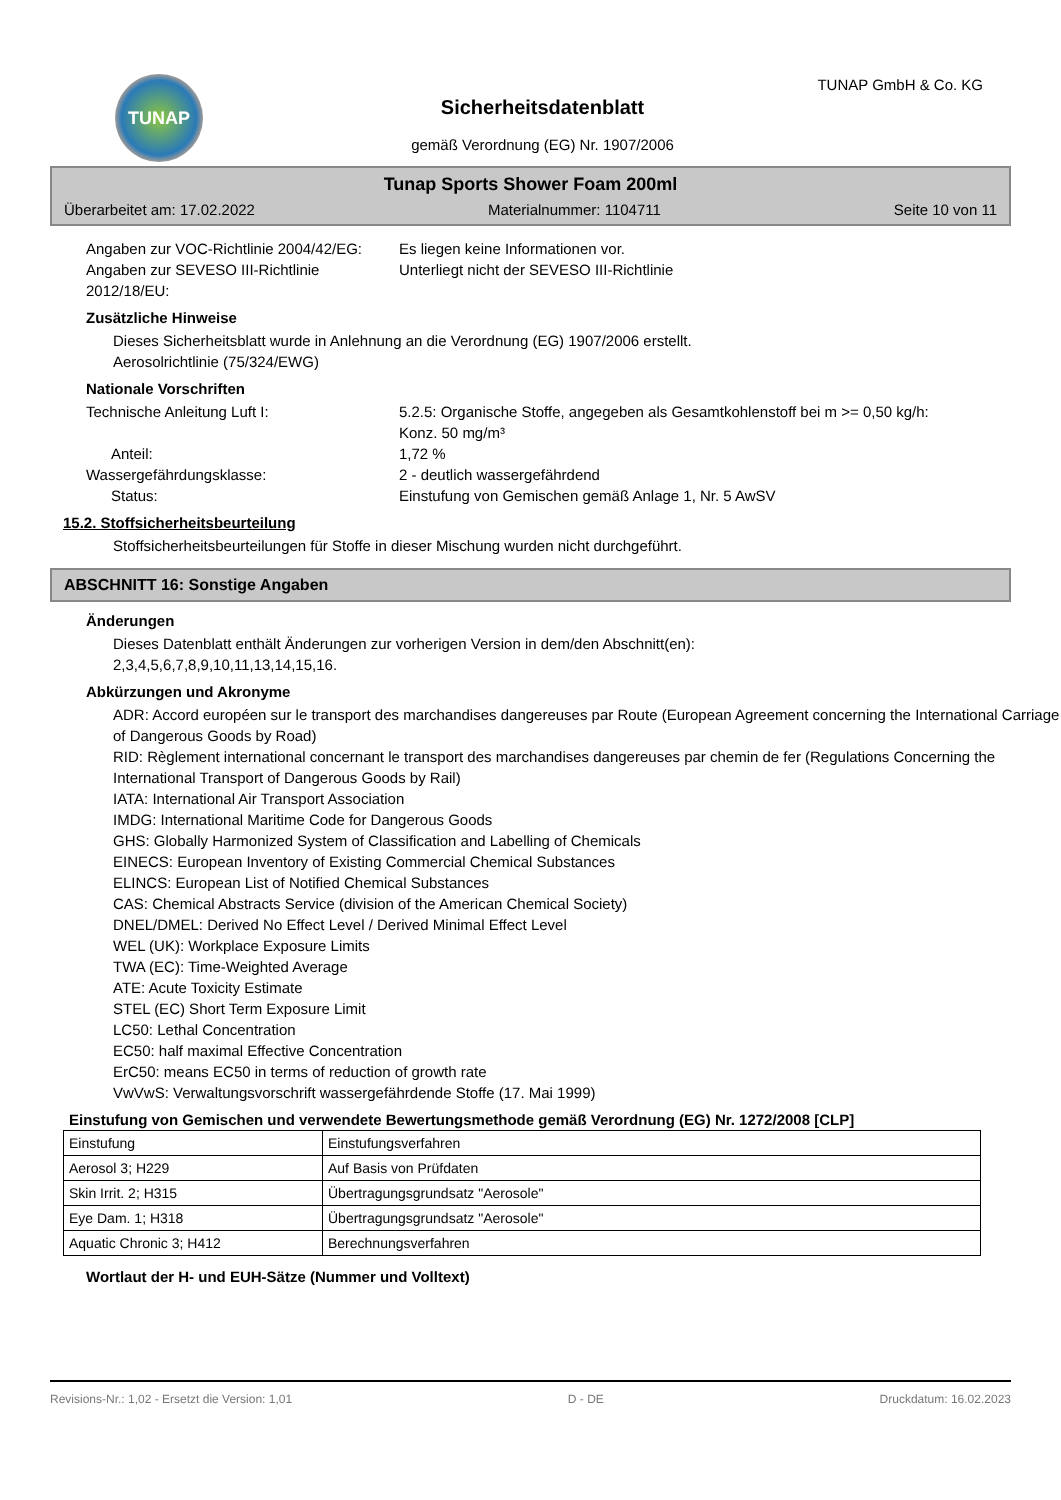TUNAP TUNAP GmbH & Co. KG
Sicherheitsdatenblatt
gemäß Verordnung (EG) Nr. 1907/2006
Tunap Sports Shower Foam 200ml
Überarbeitet am: 17.02.2022 Materialnummer: 1104711 Seite 10 von 11
Angaben zur VOC-Richtlinie 2004/42/EG:
Es liegen keine Informationen vor.
Angaben zur SEVESO III-Richtlinie 2012/18/EU:
Unterliegt nicht der SEVESO III-Richtlinie
Zusätzliche Hinweise
Dieses Sicherheitsblatt wurde in Anlehnung an die Verordnung (EG) 1907/2006 erstellt.
Aerosolrichtlinie (75/324/EWG)
Nationale Vorschriften
Technische Anleitung Luft I: 5.2.5: Organische Stoffe, angegeben als Gesamtkohlenstoff bei m >= 0,50 kg/h: Konz. 50 mg/m³
Anteil: 1,72 %
Wassergefährdungsklasse: 2 - deutlich wassergefährdend
Status: Einstufung von Gemischen gemäß Anlage 1, Nr. 5 AwSV
15.2. Stoffsicherheitsbeurteilung
Stoffsicherheitsbeurteilungen für Stoffe in dieser Mischung wurden nicht durchgeführt.
ABSCHNITT 16: Sonstige Angaben
Änderungen
Dieses Datenblatt enthält Änderungen zur vorherigen Version in dem/den Abschnitt(en):
2,3,4,5,6,7,8,9,10,11,13,14,15,16.
Abkürzungen und Akronyme
ADR: Accord européen sur le transport des marchandises dangereuses par Route (European Agreement concerning the International Carriage of Dangerous Goods by Road)
RID: Règlement international concernant le transport des marchandises dangereuses par chemin de fer (Regulations Concerning the International Transport of Dangerous Goods by Rail)
IATA: International Air Transport Association
IMDG: International Maritime Code for Dangerous Goods
GHS: Globally Harmonized System of Classification and Labelling of Chemicals
EINECS: European Inventory of Existing Commercial Chemical Substances
ELINCS: European List of Notified Chemical Substances
CAS: Chemical Abstracts Service (division of the American Chemical Society)
DNEL/DMEL: Derived No Effect Level / Derived Minimal Effect Level
WEL (UK): Workplace Exposure Limits
TWA (EC): Time-Weighted Average
ATE: Acute Toxicity Estimate
STEL (EC) Short Term Exposure Limit
LC50: Lethal Concentration
EC50: half maximal Effective Concentration
ErC50: means EC50 in terms of reduction of growth rate
VwVwS: Verwaltungsvorschrift wassergefährdende Stoffe (17. Mai 1999)
Einstufung von Gemischen und verwendete Bewertungsmethode gemäß Verordnung (EG) Nr. 1272/2008 [CLP]
| Einstufung | Einstufungsverfahren |
| Aerosol 3; H229 | Auf Basis von Prüfdaten |
| Skin Irrit. 2; H315 | Übertragungsgrundsatz "Aerosole" |
| Eye Dam. 1; H318 | Übertragungsgrundsatz "Aerosole" |
| Aquatic Chronic 3; H412 | Berechnungsverfahren |
Wortlaut der H- und EUH-Sätze (Nummer und Volltext)
Revisions-Nr.: 1,02 - Ersetzt die Version: 1,01 D - DE Druckdatum: 16.02.2023